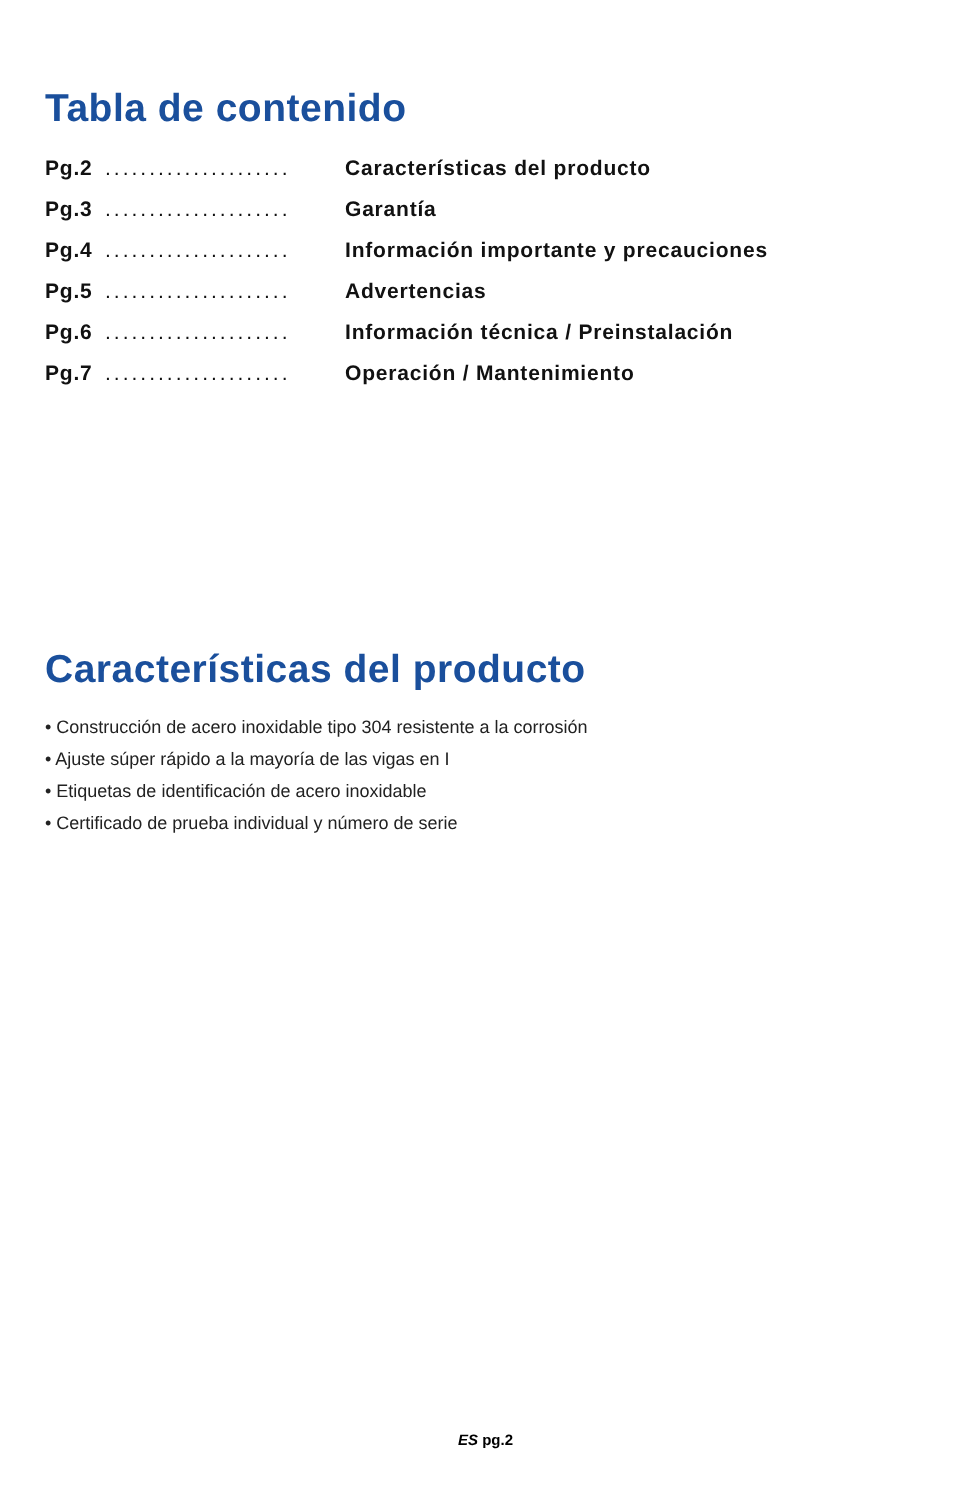Tabla de contenido
Pg.2..................... Características del producto
Pg.3..................... Garantía
Pg.4..................... Información importante y precauciones
Pg.5..................... Advertencias
Pg.6..................... Información técnica / Preinstalación
Pg.7..................... Operación / Mantenimiento
Características del producto
• Construcción de acero inoxidable tipo 304 resistente a la corrosión
• Ajuste súper rápido a la mayoría de las vigas en I
• Etiquetas de identificación de acero inoxidable
• Certificado de prueba individual y número de serie
ES pg.2